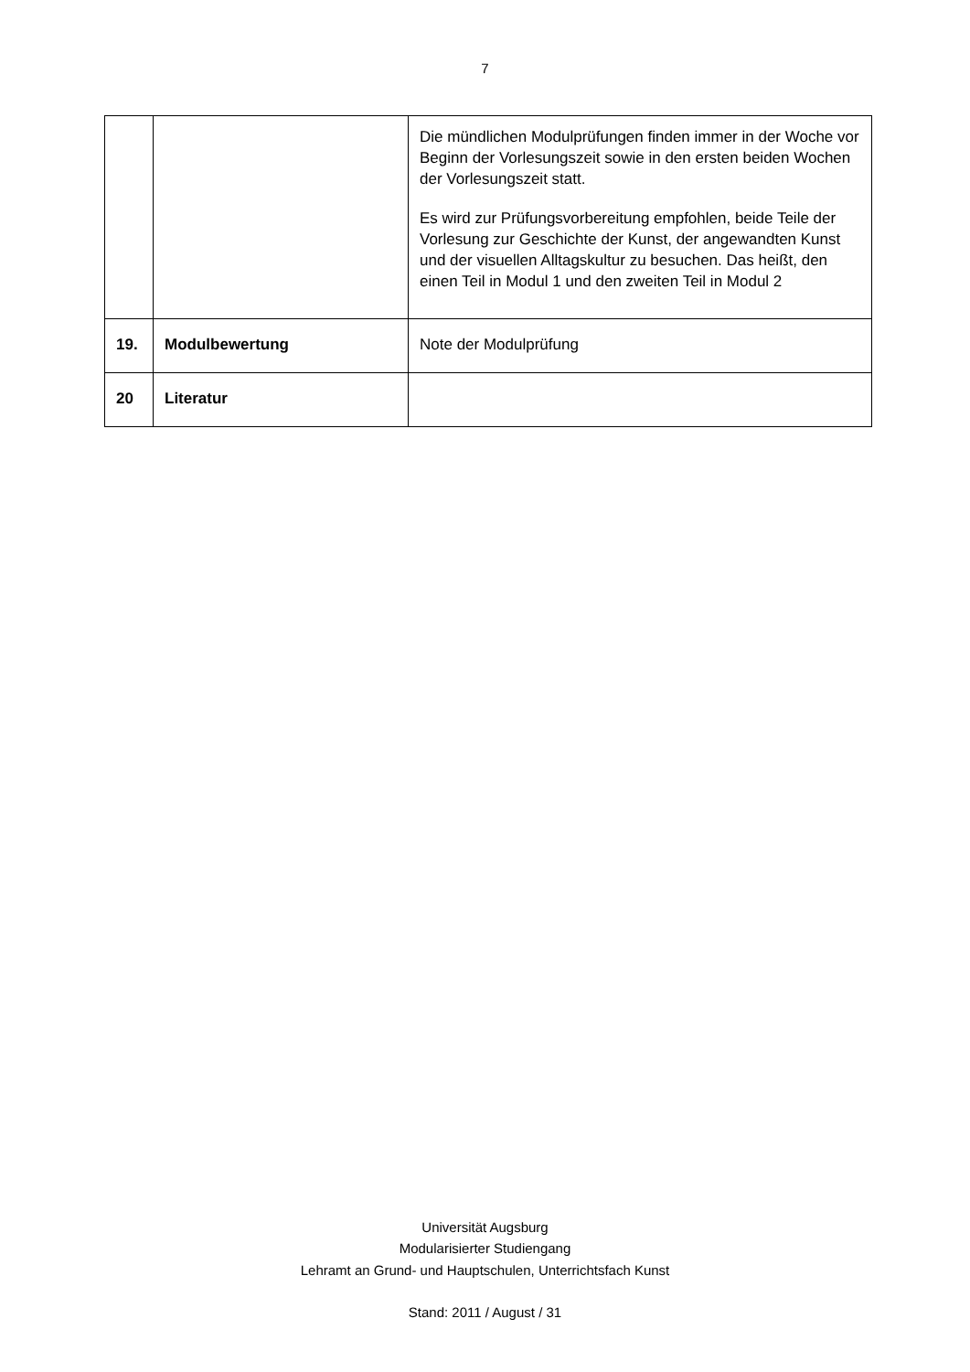7
| | | Die mündlichen Modulprüfungen finden immer in der Woche vor Beginn der Vorlesungszeit sowie in den ersten beiden Wochen der Vorlesungszeit statt. Es wird zur Prüfungsvorbereitung empfohlen, beide Teile der Vorlesung zur Geschichte der Kunst, der angewandten Kunst und der visuellen Alltagskultur zu besuchen. Das heißt, den einen Teil in Modul 1 und den zweiten Teil in Modul 2 |
| 19. | Modulbewertung | Note der Modulprüfung |
| 20 | Literatur | |
Universität Augsburg
Modularisierter Studiengang
Lehramt an Grund- und Hauptschulen, Unterrichtsfach Kunst
Stand: 2011 / August / 31